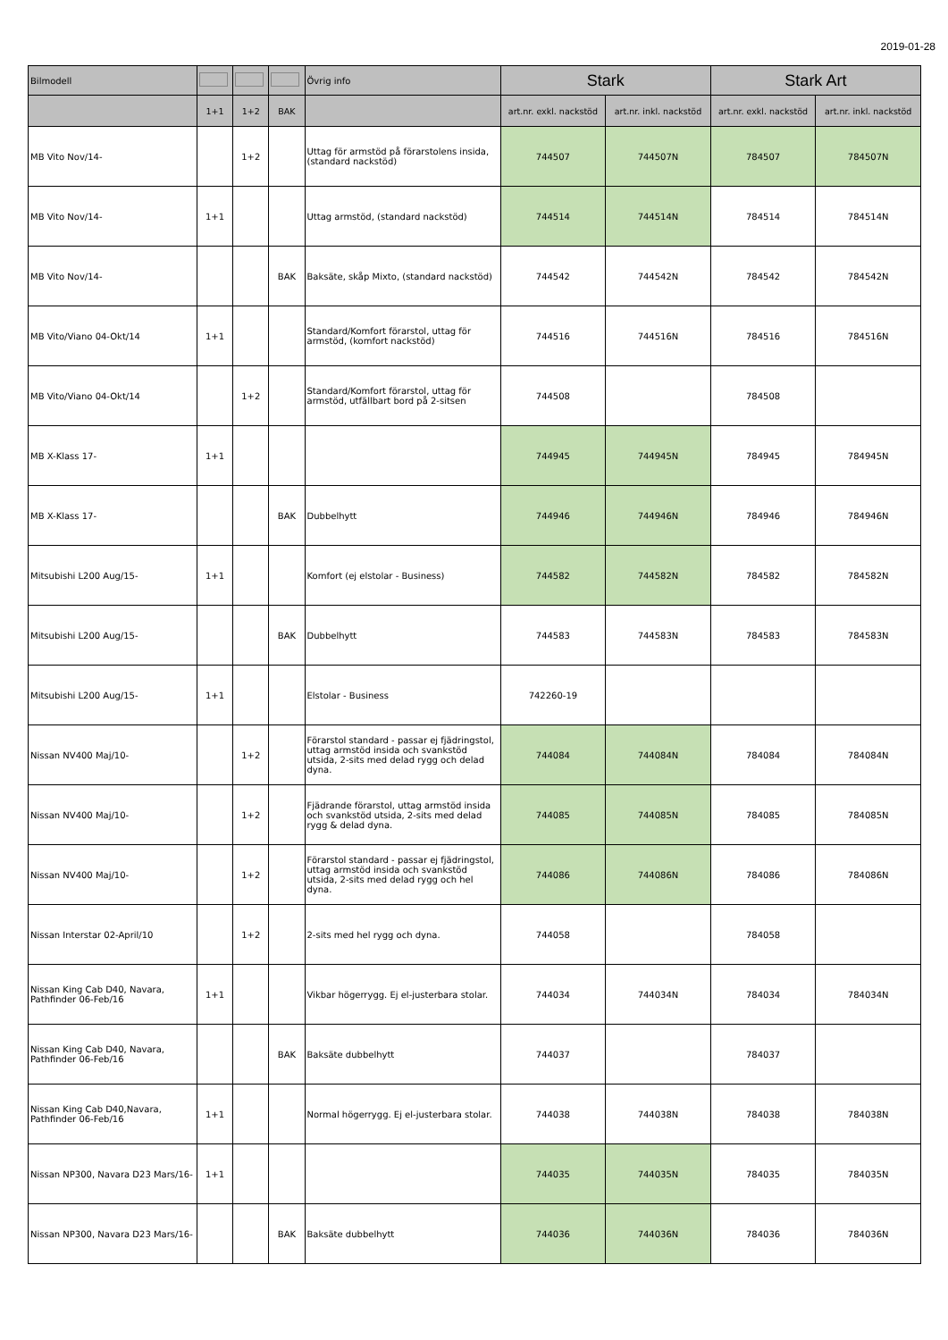2019-01-28
| Bilmodell | | | | Övrig info | Stark | | Stark Art | |
| --- | --- | --- | --- | --- | --- | --- | --- | --- |
| | 1+1 | 1+2 | BAK | | art.nr. exkl. nackstöd | art.nr. inkl. nackstöd | art.nr. exkl. nackstöd | art.nr. inkl. nackstöd |
| MB Vito Nov/14- | | 1+2 | | Uttag för armstöd på förarstolens insida, (standard nackstöd) | 744507 | 744507N | 784507 | 784507N |
| MB Vito Nov/14- | 1+1 | | | Uttag armstöd, (standard nackstöd) | 744514 | 744514N | 784514 | 784514N |
| MB Vito Nov/14- | | | BAK | Baksäte, skåp Mixto, (standard nackstöd) | 744542 | 744542N | 784542 | 784542N |
| MB Vito/Viano 04-Okt/14 | 1+1 | | | Standard/Komfort förarstol, uttag för armstöd, (komfort nackstöd) | 744516 | 744516N | 784516 | 784516N |
| MB Vito/Viano 04-Okt/14 | | 1+2 | | Standard/Komfort förarstol, uttag för armstöd, utfällbart bord på 2-sitsen | 744508 | | 784508 | |
| MB X-Klass 17- | 1+1 | | | | 744945 | 744945N | 784945 | 784945N |
| MB X-Klass 17- | | | BAK | Dubbelhytt | 744946 | 744946N | 784946 | 784946N |
| Mitsubishi L200 Aug/15- | 1+1 | | | Komfort (ej elstolar - Business) | 744582 | 744582N | 784582 | 784582N |
| Mitsubishi L200 Aug/15- | | | BAK | Dubbelhytt | 744583 | 744583N | 784583 | 784583N |
| Mitsubishi L200 Aug/15- | 1+1 | | | Elstolar - Business | 742260-19 | | | |
| Nissan NV400 Maj/10- | | 1+2 | | Förarstol standard - passar ej fjädringstol, uttag armstöd insida och svankstöd utsida, 2-sits med delad rygg och delad dyna. | 744084 | 744084N | 784084 | 784084N |
| Nissan NV400 Maj/10- | | 1+2 | | Fjädrande förarstol, uttag armstöd insida och svankstöd utsida, 2-sits med delad rygg & delad dyna. | 744085 | 744085N | 784085 | 784085N |
| Nissan NV400 Maj/10- | | 1+2 | | Förarstol standard - passar ej fjädringstol, uttag armstöd insida och svankstöd utsida, 2-sits med delad rygg och hel dyna. | 744086 | 744086N | 784086 | 784086N |
| Nissan Interstar 02-April/10 | | 1+2 | | 2-sits med hel rygg och dyna. | 744058 | | 784058 | |
| Nissan King Cab D40, Navara, Pathfinder 06-Feb/16 | 1+1 | | | Vikbar högerrygg. Ej el-justerbara stolar. | 744034 | 744034N | 784034 | 784034N |
| Nissan King Cab D40, Navara, Pathfinder 06-Feb/16 | | | BAK | Baksäte dubbelhytt | 744037 | | 784037 | |
| Nissan King Cab D40,Navara, Pathfinder 06-Feb/16 | 1+1 | | | Normal högerrygg. Ej el-justerbara stolar. | 744038 | 744038N | 784038 | 784038N |
| Nissan NP300, Navara D23 Mars/16- | 1+1 | | | | 744035 | 744035N | 784035 | 784035N |
| Nissan NP300, Navara D23 Mars/16- | | | BAK | Baksäte dubbelhytt | 744036 | 744036N | 784036 | 784036N |